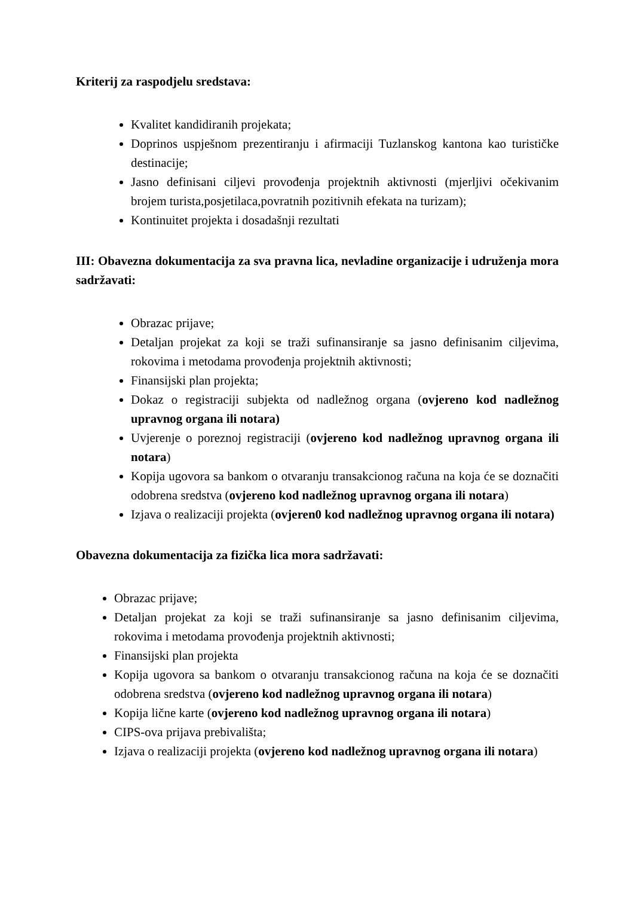Kriterij za raspodjelu sredstava:
Kvalitet kandidiranih projekata;
Doprinos uspješnom prezentiranju i afirmaciji Tuzlanskog kantona kao turističke destinacije;
Jasno definisani ciljevi provođenja projektnih aktivnosti (mjerljivi očekivanim brojem turista,posjetilaca,povratnih pozitivnih efekata na turizam);
Kontinuitet projekta i dosadašnji rezultati
III: Obavezna dokumentacija za sva pravna lica, nevladine organizacije i udruženja mora sadržavati:
Obrazac prijave;
Detaljan projekat za koji se traži sufinansiranje sa jasno definisanim ciljevima, rokovima i metodama provođenja projektnih aktivnosti;
Finansijski plan projekta;
Dokaz o registraciji subjekta od nadležnog organa (ovjereno kod nadležnog upravnog organa ili notara)
Uvjerenje o poreznoj registraciji (ovjereno kod nadležnog upravnog organa ili notara)
Kopija ugovora sa bankom o otvaranju transakcionog računa na koja će se doznačiti odobrena sredstva (ovjereno kod nadležnog upravnog organa ili notara)
Izjava o realizaciji projekta (ovjeren0 kod nadležnog upravnog organa ili notara)
Obavezna dokumentacija za fizička lica mora sadržavati:
Obrazac prijave;
Detaljan projekat za koji se traži sufinansiranje sa jasno definisanim ciljevima, rokovima i metodama provođenja projektnih aktivnosti;
Finansijski plan projekta
Kopija ugovora sa bankom o otvaranju transakcionog računa na koja će se doznačiti odobrena sredstva (ovjereno kod nadležnog upravnog organa ili notara)
Kopija lične karte (ovjereno kod nadležnog upravnog organa ili notara)
CIPS-ova prijava prebivališta;
Izjava o realizaciji projekta (ovjereno kod nadležnog upravnog organa ili notara)